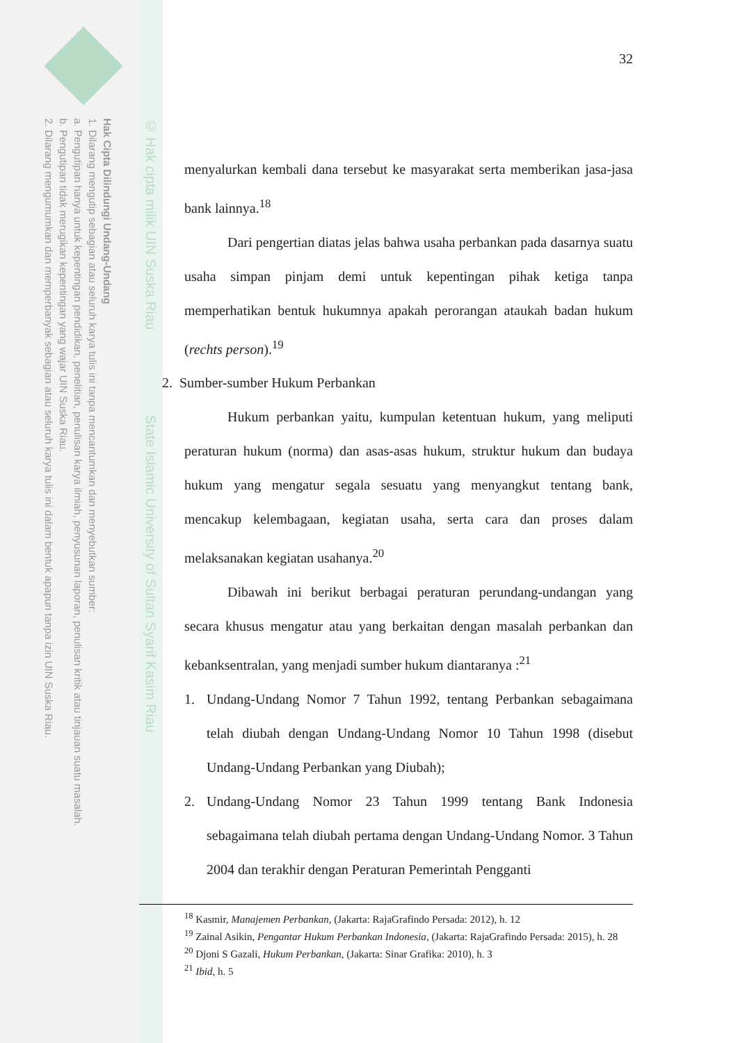Hak Cipta Dilindungi Undang-Undang
1. Dilarang mengutip sebagian atau seluruh karya tulis ini tanpa mencantumkan dan menyebutkan sumber:
a. Pengutipan hanya untuk kepentingan pendidikan, penelitian, penulisan karya ilmiah, penyusunan laporan, penulisan kritik atau tinjauan suatu masalah.
b. Pengutipan tidak merugikan kepentingan yang wajar UIN Suska Riau.
2. Dilarang mengumumkan dan memperbanyak sebagian atau seluruh karya tulis ini dalam bentuk apapun tanpa izin UIN Suska Riau.
© Hak cipta milik UIN Suska Riau State Islamic University of Sultan Syarif Kasim Riau
32
menyalurkan kembali dana tersebut ke masyarakat serta memberikan jasa-jasa bank lainnya.<sup>18</sup>
Dari pengertian diatas jelas bahwa usaha perbankan pada dasarnya suatu usaha simpan pinjam demi untuk kepentingan pihak ketiga tanpa memperhatikan bentuk hukumnya apakah perorangan ataukah badan hukum (rechts person).<sup>19</sup>
2. Sumber-sumber Hukum Perbankan
Hukum perbankan yaitu, kumpulan ketentuan hukum, yang meliputi peraturan hukum (norma) dan asas-asas hukum, struktur hukum dan budaya hukum yang mengatur segala sesuatu yang menyangkut tentang bank, mencakup kelembagaan, kegiatan usaha, serta cara dan proses dalam melaksanakan kegiatan usahanya.<sup>20</sup>
Dibawah ini berikut berbagai peraturan perundang-undangan yang secara khusus mengatur atau yang berkaitan dengan masalah perbankan dan kebanksentralan, yang menjadi sumber hukum diantaranya :<sup>21</sup>
1. Undang-Undang Nomor 7 Tahun 1992, tentang Perbankan sebagaimana telah diubah dengan Undang-Undang Nomor 10 Tahun 1998 (disebut Undang-Undang Perbankan yang Diubah);
2. Undang-Undang Nomor 23 Tahun 1999 tentang Bank Indonesia sebagaimana telah diubah pertama dengan Undang-Undang Nomor. 3 Tahun 2004 dan terakhir dengan Peraturan Pemerintah Pengganti
<sup>18</sup> Kasmir, Manajemen Perbankan, (Jakarta: RajaGrafindo Persada: 2012), h. 12
<sup>19</sup> Zainal Asikin, Pengantar Hukum Perbankan Indonesia, (Jakarta: RajaGrafindo Persada: 2015), h. 28
<sup>20</sup> Djoni S Gazali, Hukum Perbankan, (Jakarta: Sinar Grafika: 2010), h. 3
<sup>21</sup> Ibid, h. 5